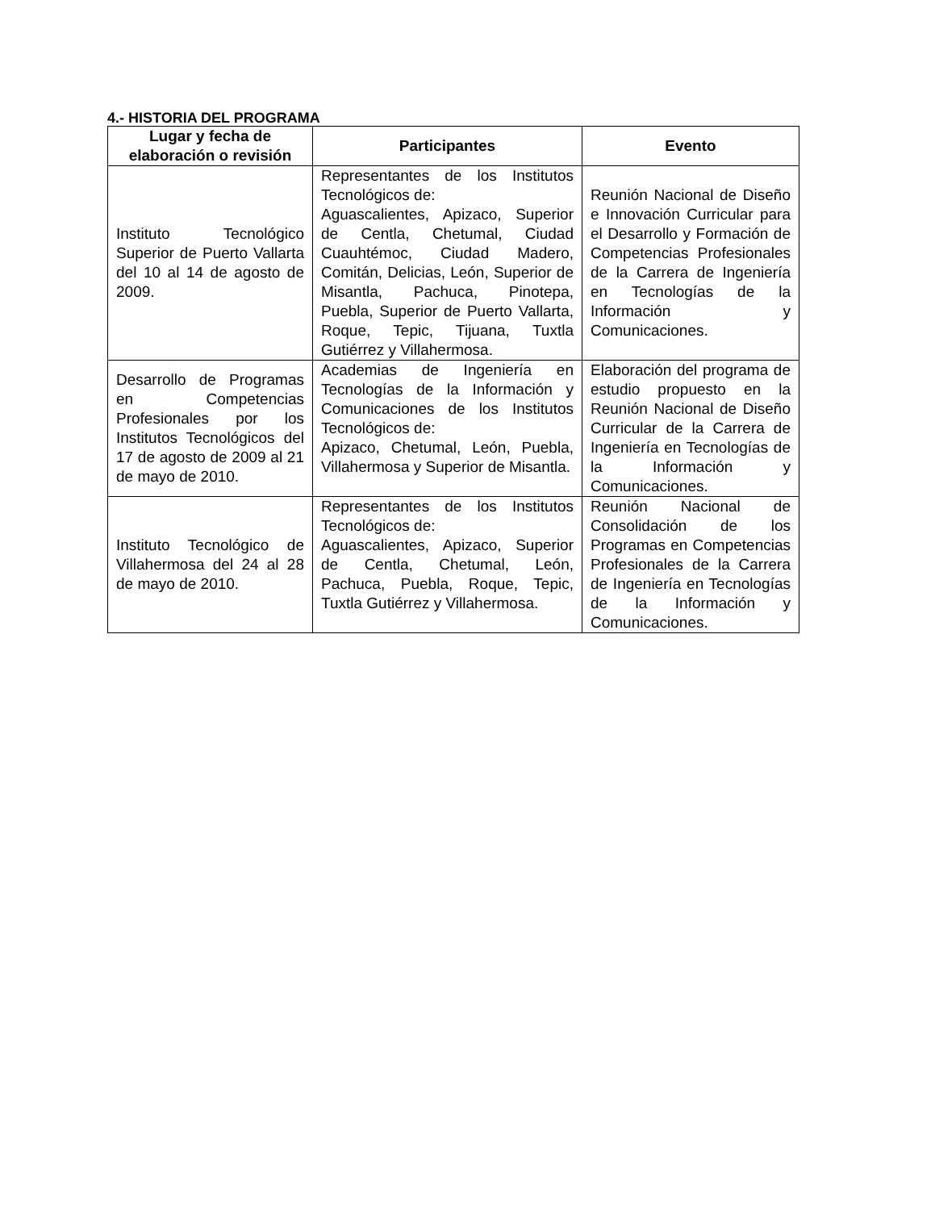4.- HISTORIA DEL PROGRAMA
| Lugar y fecha de elaboración o revisión | Participantes | Evento |
| --- | --- | --- |
| Instituto Tecnológico Superior de Puerto Vallarta del 10 al 14 de agosto de 2009. | Representantes de los Institutos Tecnológicos de: Aguascalientes, Apizaco, Superior de Centla, Chetumal, Ciudad Cuauhtémoc, Ciudad Madero, Comitán, Delicias, León, Superior de Misantla, Pachuca, Pinotepa, Puebla, Superior de Puerto Vallarta, Roque, Tepic, Tijuana, Tuxtla Gutiérrez y Villahermosa. | Reunión Nacional de Diseño e Innovación Curricular para el Desarrollo y Formación de Competencias Profesionales de la Carrera de Ingeniería en Tecnologías de la Información y Comunicaciones. |
| Desarrollo de Programas en Competencias Profesionales por los Institutos Tecnológicos del 17 de agosto de 2009 al 21 de mayo de 2010. | Academias de Ingeniería en Tecnologías de la Información y Comunicaciones de los Institutos Tecnológicos de: Apizaco, Chetumal, León, Puebla, Villahermosa y Superior de Misantla. | Elaboración del programa de estudio propuesto en la Reunión Nacional de Diseño Curricular de la Carrera de Ingeniería en Tecnologías de la Información y Comunicaciones. |
| Instituto Tecnológico de Villahermosa del 24 al 28 de mayo de 2010. | Representantes de los Institutos Tecnológicos de: Aguascalientes, Apizaco, Superior de Centla, Chetumal, León, Pachuca, Puebla, Roque, Tepic, Tuxtla Gutiérrez y Villahermosa. | Reunión Nacional de Consolidación de los Programas en Competencias Profesionales de la Carrera de Ingeniería en Tecnologías de la Información y Comunicaciones. |